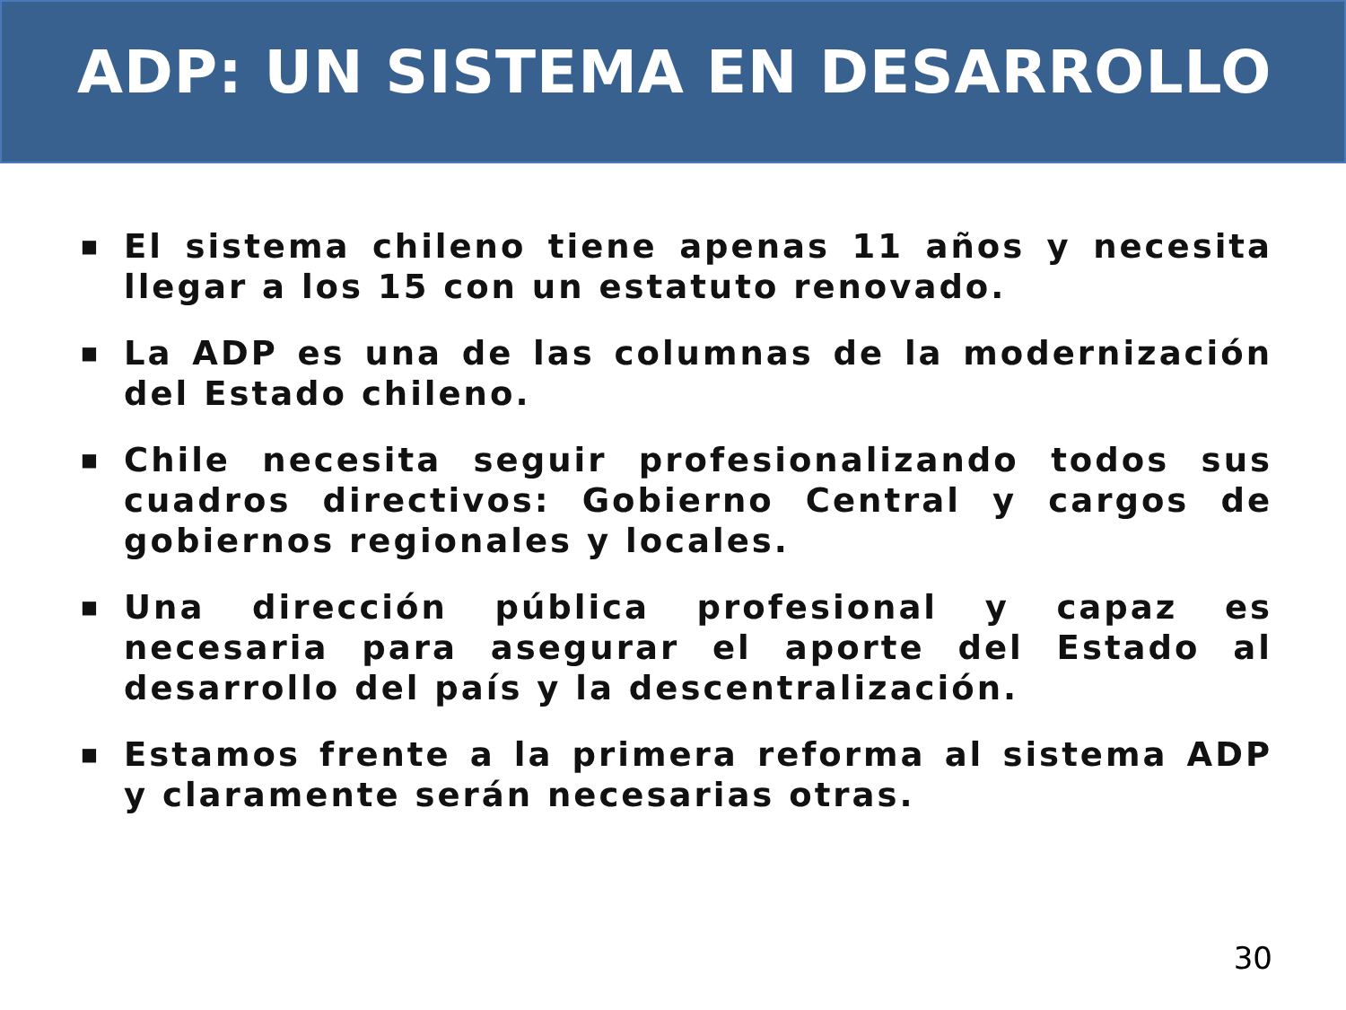ADP: UN SISTEMA EN DESARROLLO
■ El sistema chileno tiene apenas 11 años y necesita llegar a los 15 con un estatuto renovado.
■ La ADP es una de las columnas de la modernización del Estado chileno.
■ Chile necesita seguir profesionalizando todos sus cuadros directivos: Gobierno Central y cargos de gobiernos regionales y locales.
■ Una dirección pública profesional y capaz es necesaria para asegurar el aporte del Estado al desarrollo del país y la descentralización.
■ Estamos frente a la primera reforma al sistema ADP y claramente serán necesarias otras.
30